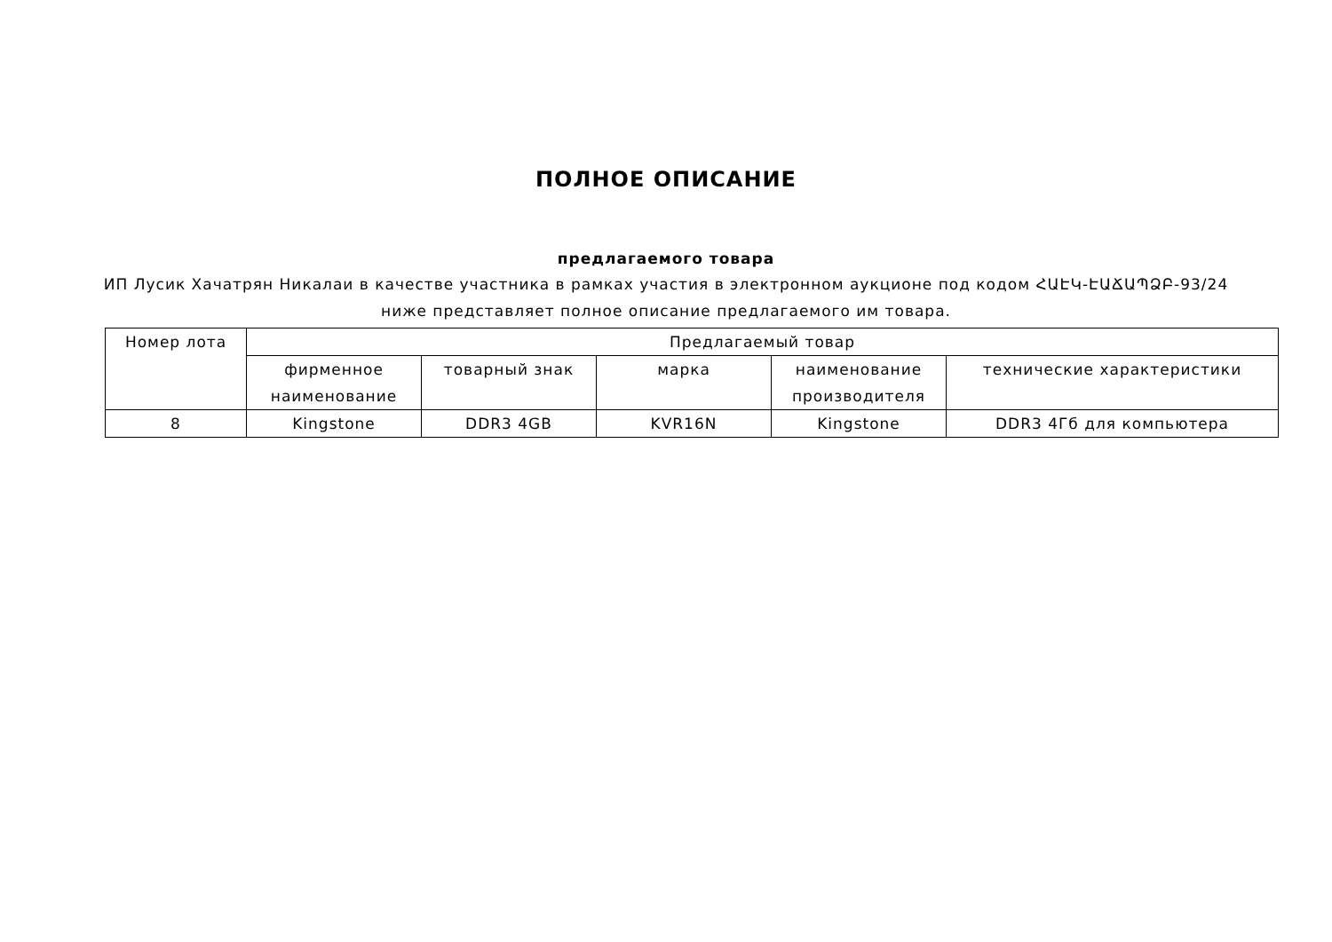ПОЛНОЕ ОПИСАНИЕ
предлагаемого товара
ИП Лусик Хачатрян Никалаи в качестве участника в рамках участия в электронном аукционе под кодом ՀԱԷԿ-ԷԱՃԱՊՁԲ-93/24
ниже представляет полное описание предлагаемого им товара.
| Номер лота | Предлагаемый товар | | | | |
| --- | --- | --- | --- | --- | --- |
| | фирменное наименование | товарный знак | марка | наименование производителя | технические характеристики |
| 8 | Kingstone | DDR3 4GB | KVR16N | Kingstone | DDR3 4Гб для компьютера |